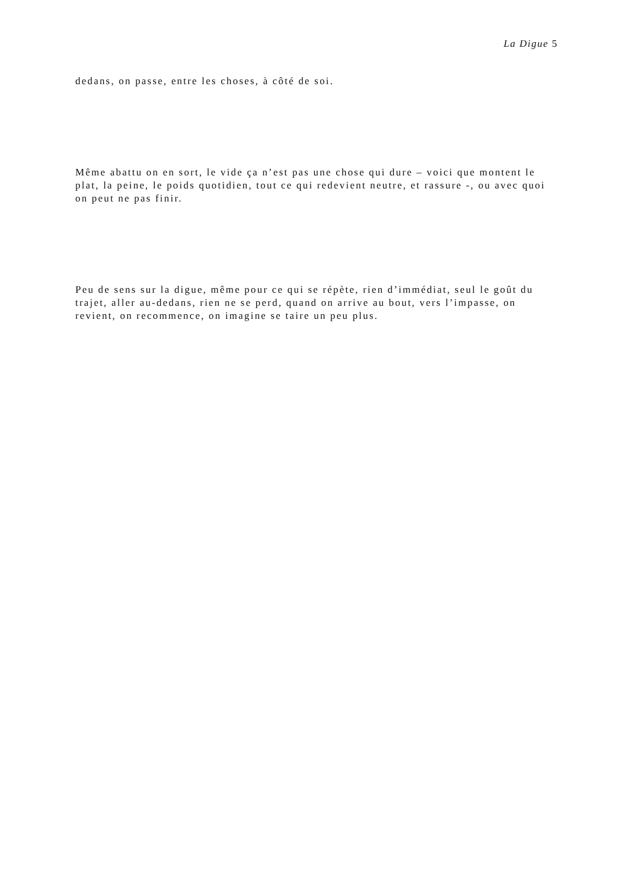La Digue 5
dedans, on passe, entre les choses, à côté de soi.
Même abattu on en sort, le vide ça n’est pas une chose qui dure – voici que montent le plat, la peine, le poids quotidien, tout ce qui redevient neutre, et rassure -, ou avec quoi on peut ne pas finir.
Peu de sens sur la digue, même pour ce qui se répète, rien d’immédiat, seul le goût du trajet, aller au-dedans, rien ne se perd, quand on arrive au bout, vers l’impasse, on revient, on recommence, on imagine se taire un peu plus.